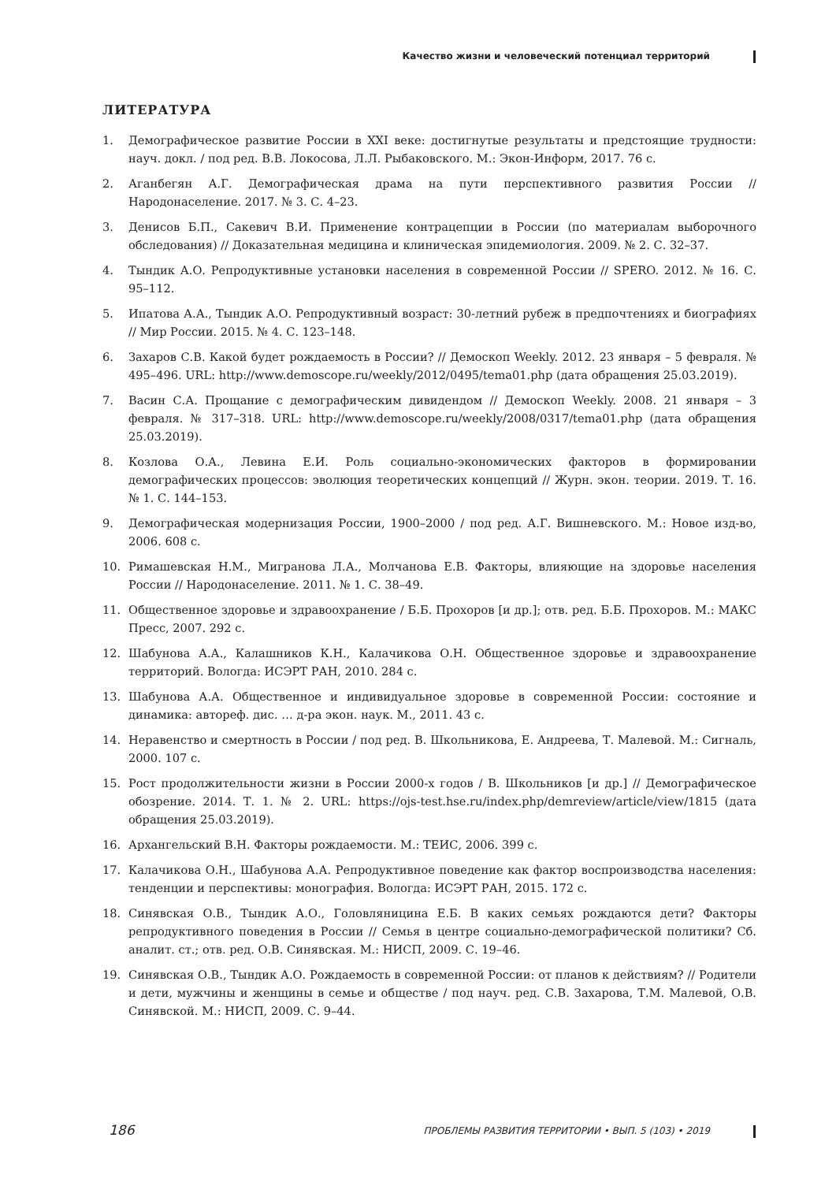Качество жизни и человеческий потенциал территорий
ЛИТЕРАТУРА
1. Демографическое развитие России в XXI веке: достигнутые результаты и предстоящие трудности: науч. докл. / под ред. В.В. Локосова, Л.Л. Рыбаковского. М.: Экон-Информ, 2017. 76 с.
2. Аганбегян А.Г. Демографическая драма на пути перспективного развития России // Народонаселение. 2017. № 3. С. 4–23.
3. Денисов Б.П., Сакевич В.И. Применение контрацепции в России (по материалам выборочного обследования) // Доказательная медицина и клиническая эпидемиология. 2009. № 2. С. 32–37.
4. Тындик А.О. Репродуктивные установки населения в современной России // SPERO. 2012. № 16. С. 95–112.
5. Ипатова А.А., Тындик А.О. Репродуктивный возраст: 30-летний рубеж в предпочтениях и биографиях // Мир России. 2015. № 4. С. 123–148.
6. Захаров С.В. Какой будет рождаемость в России? // Демоскоп Weekly. 2012. 23 января – 5 февраля. № 495–496. URL: http://www.demoscope.ru/weekly/2012/0495/tema01.php (дата обращения 25.03.2019).
7. Васин С.А. Прощание с демографическим дивидендом // Демоскоп Weekly. 2008. 21 января – 3 февраля. № 317–318. URL: http://www.demoscope.ru/weekly/2008/0317/tema01.php (дата обращения 25.03.2019).
8. Козлова О.А., Левина Е.И. Роль социально-экономических факторов в формировании демографических процессов: эволюция теоретических концепций // Журн. экон. теории. 2019. Т. 16. № 1. С. 144–153.
9. Демографическая модернизация России, 1900–2000 / под ред. А.Г. Вишневского. М.: Новое изд-во, 2006. 608 с.
10. Римашевская Н.М., Мигранова Л.А., Молчанова Е.В. Факторы, влияющие на здоровье населения России // Народонаселение. 2011. № 1. С. 38–49.
11. Общественное здоровье и здравоохранение / Б.Б. Прохоров [и др.]; отв. ред. Б.Б. Прохоров. М.: МАКС Пресс, 2007. 292 с.
12. Шабунова А.А., Калашников К.Н., Калачикова О.Н. Общественное здоровье и здравоохранение территорий. Вологда: ИСЭРТ РАН, 2010. 284 с.
13. Шабунова А.А. Общественное и индивидуальное здоровье в современной России: состояние и динамика: автореф. дис. … д-ра экон. наук. М., 2011. 43 с.
14. Неравенство и смертность в России / под ред. В. Школьникова, Е. Андреева, Т. Малевой. М.: Сигналь, 2000. 107 с.
15. Рост продолжительности жизни в России 2000-х годов / В. Школьников [и др.] // Демографическое обозрение. 2014. Т. 1. № 2. URL: https://ojs-test.hse.ru/index.php/demreview/article/view/1815 (дата обращения 25.03.2019).
16. Архангельский В.Н. Факторы рождаемости. М.: ТЕИС, 2006. 399 с.
17. Калачикова О.Н., Шабунова А.А. Репродуктивное поведение как фактор воспроизводства населения: тенденции и перспективы: монография. Вологда: ИСЭРТ РАН, 2015. 172 с.
18. Синявская О.В., Тындик А.О., Головляницина Е.Б. В каких семьях рождаются дети? Факторы репродуктивного поведения в России // Семья в центре социально-демографической политики? Сб. аналит. ст.; отв. ред. О.В. Синявская. М.: НИСП, 2009. С. 19–46.
19. Синявская О.В., Тындик А.О. Рождаемость в современной России: от планов к действиям? // Родители и дети, мужчины и женщины в семье и обществе / под науч. ред. С.В. Захарова, Т.М. Малевой, О.В. Синявской. М.: НИСП, 2009. С. 9–44.
186 ПРОБЛЕМЫ РАЗВИТИЯ ТЕРРИТОРИИ • ВЫП. 5 (103) • 2019